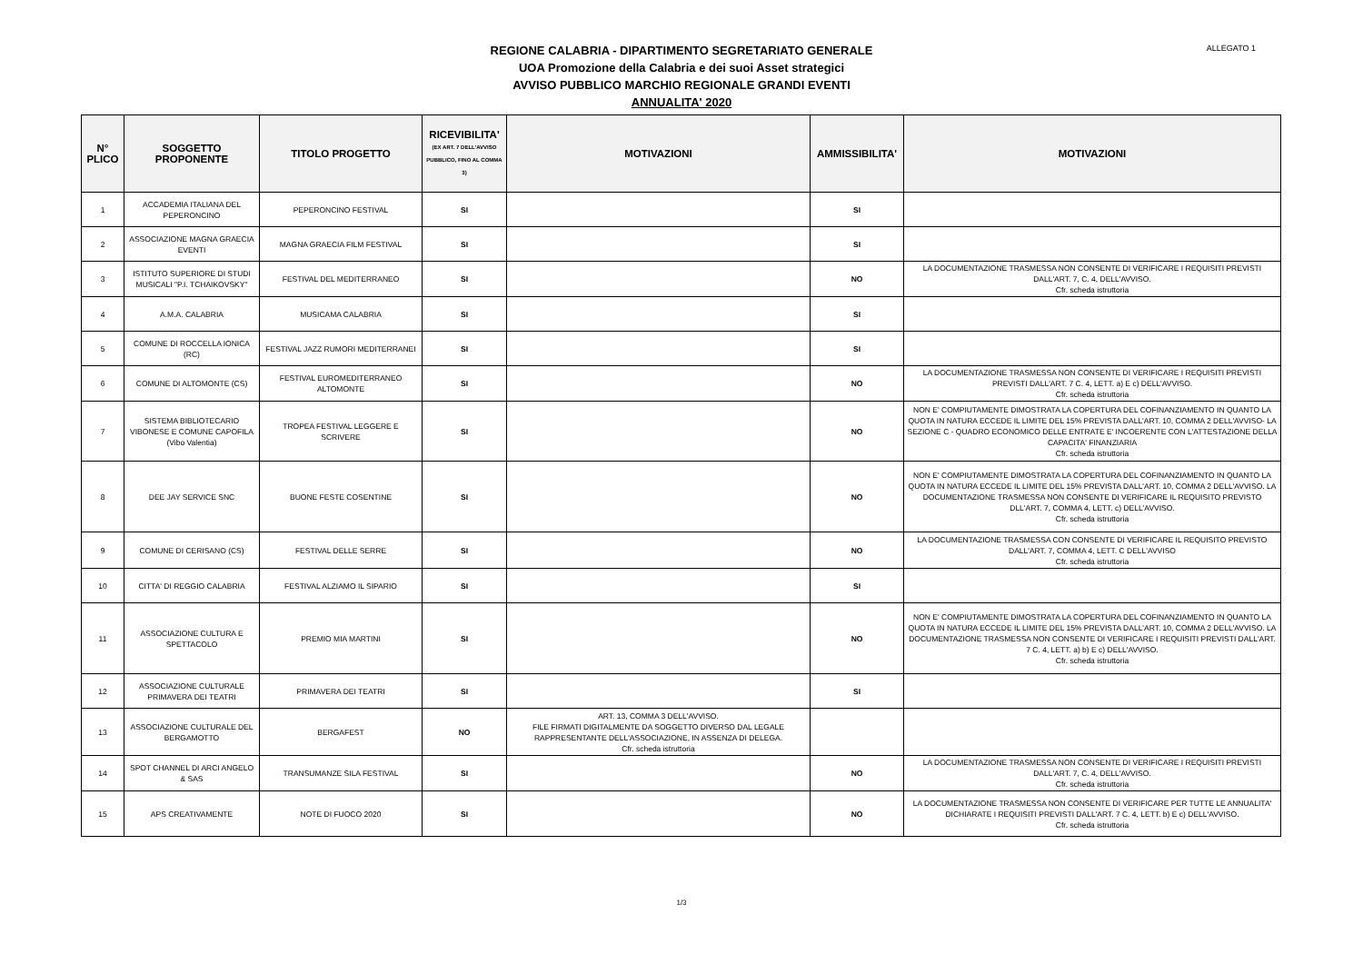ALLEGATO 1
REGIONE CALABRIA - DIPARTIMENTO SEGRETARIATO GENERALE
UOA Promozione della Calabria e dei suoi Asset strategici
AVVISO PUBBLICO MARCHIO REGIONALE GRANDI EVENTI
ANNUALITA' 2020
| N° PLICO | SOGGETTO PROPONENTE | TITOLO PROGETTO | RICEVIBILITA' (EX ART. 7 DELL'AVVISO PUBBLICO, FINO AL COMMA 3) | MOTIVAZIONI | AMMISSIBILITA' | MOTIVAZIONI |
| --- | --- | --- | --- | --- | --- | --- |
| 1 | ACCADEMIA ITALIANA DEL PEPERONCINO | PEPERONCINO FESTIVAL | SI | | SI | |
| 2 | ASSOCIAZIONE MAGNA GRAECIA EVENTI | MAGNA GRAECIA FILM FESTIVAL | SI | | SI | |
| 3 | ISTITUTO SUPERIORE DI STUDI MUSICALI "P.I. TCHAIKOVSKY" | FESTIVAL DEL MEDITERRANEO | SI | | NO | LA DOCUMENTAZIONE TRASMESSA NON CONSENTE DI VERIFICARE I REQUISITI PREVISTI DALL'ART. 7, C. 4, DELL'AVVISO. Cfr. scheda istruttoria |
| 4 | A.M.A. CALABRIA | MUSICAMA CALABRIA | SI | | SI | |
| 5 | COMUNE DI ROCCELLA IONICA (RC) | FESTIVAL JAZZ RUMORI MEDITERRANEI | SI | | SI | |
| 6 | COMUNE DI ALTOMONTE (CS) | FESTIVAL EUROMEDITERRANEO ALTOMONTE | SI | | NO | LA DOCUMENTAZIONE TRASMESSA NON CONSENTE DI VERIFICARE I REQUISITI PREVISTI PREVISTI DALL'ART. 7 C. 4, LETT. a) E c) DELL'AVVISO. Cfr. scheda istruttoria |
| 7 | SISTEMA BIBLIOTECARIO VIBONESE E COMUNE CAPOFILA (Vibo Valentia) | TROPEA FESTIVAL LEGGERE E SCRIVERE | SI | | NO | NON E' COMPIUTAMENTE DIMOSTRATA LA COPERTURA DEL COFINANZIAMENTO IN QUANTO LA QUOTA IN NATURA ECCEDE IL LIMITE DEL 15% PREVISTA DALL'ART. 10, COMMA 2 DELL'AVVISO- LA SEZIONE C - QUADRO ECONOMICO DELLE ENTRATE E' INCOERENTE CON L'ATTESTAZIONE DELLA CAPACITA' FINANZIARIA Cfr. scheda istruttoria |
| 8 | DEE JAY SERVICE SNC | BUONE FESTE COSENTINE | SI | | NO | NON E' COMPIUTAMENTE DIMOSTRATA LA COPERTURA DEL COFINANZIAMENTO IN QUANTO LA QUOTA IN NATURA ECCEDE IL LIMITE DEL 15% PREVISTA DALL'ART. 10, COMMA 2 DELL'AVVISO. LA DOCUMENTAZIONE TRASMESSA NON CONSENTE DI VERIFICARE IL REQUISITO PREVISTO DLL'ART. 7, COMMA 4, LETT. c) DELL'AVVISO. Cfr. scheda istruttoria |
| 9 | COMUNE DI CERISANO (CS) | FESTIVAL DELLE SERRE | SI | | NO | LA DOCUMENTAZIONE TRASMESSA CON CONSENTE DI VERIFICARE IL REQUISITO PREVISTO DALL'ART. 7, COMMA 4, LETT. C DELL'AVVISO Cfr. scheda istruttoria |
| 10 | CITTA' DI REGGIO CALABRIA | FESTIVAL ALZIAMO IL SIPARIO | SI | | SI | |
| 11 | ASSOCIAZIONE CULTURA E SPETTACOLO | PREMIO MIA MARTINI | SI | | NO | NON E' COMPIUTAMENTE DIMOSTRATA LA COPERTURA DEL COFINANZIAMENTO IN QUANTO LA QUOTA IN NATURA ECCEDE IL LIMITE DEL 15% PREVISTA DALL'ART. 10, COMMA 2 DELL'AVVISO. LA DOCUMENTAZIONE TRASMESSA NON CONSENTE DI VERIFICARE I REQUISITI PREVISTI DALL'ART. 7 C. 4, LETT. a) b) E c) DELL'AVVISO. Cfr. scheda istruttoria |
| 12 | ASSOCIAZIONE CULTURALE PRIMAVERA DEI TEATRI | PRIMAVERA DEI TEATRI | SI | | SI | |
| 13 | ASSOCIAZIONE CULTURALE DEL BERGAMOTTO | BERGAFEST | NO | ART. 13, COMMA 3 DELL'AVVISO. FILE FIRMATI DIGITALMENTE DA SOGGETTO DIVERSO DAL LEGALE RAPPRESENTANTE DELL'ASSOCIAZIONE, IN ASSENZA DI DELEGA. Cfr. scheda istruttoria | | |
| 14 | SPOT CHANNEL DI ARCI ANGELO & SAS | TRANSUMANZE SILA FESTIVAL | SI | | NO | LA DOCUMENTAZIONE TRASMESSA NON CONSENTE DI VERIFICARE I REQUISITI PREVISTI DALL'ART. 7, C. 4, DELL'AVVISO. Cfr. scheda istruttoria |
| 15 | APS CREATIVAMENTE | NOTE DI FUOCO 2020 | SI | | NO | LA DOCUMENTAZIONE TRASMESSA NON CONSENTE DI VERIFICARE PER TUTTE LE ANNUALITA' DICHIARATE I REQUISITI PREVISTI DALL'ART. 7 C. 4, LETT. b) E c) DELL'AVVISO. Cfr. scheda istruttoria |
1/3